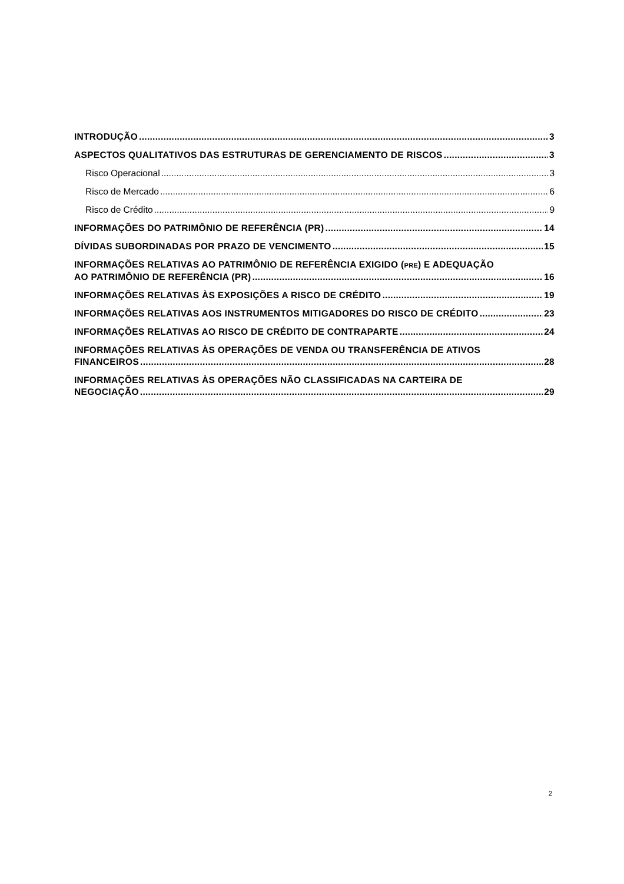INTRODUÇÃO 3
ASPECTOS QUALITATIVOS DAS ESTRUTURAS DE GERENCIAMENTO DE RISCOS 3
Risco Operacional 3
Risco de Mercado 6
Risco de Crédito 9
INFORMAÇÕES DO PATRIMÔNIO DE REFERÊNCIA (PR) 14
DÍVIDAS SUBORDINADAS POR PRAZO DE VENCIMENTO 15
INFORMAÇÕES RELATIVAS AO PATRIMÔNIO DE REFERÊNCIA EXIGIDO (PRE) E ADEQUAÇÃO
AO PATRIMÔNIO DE REFERÊNCIA (PR) 16
INFORMAÇÕES RELATIVAS ÀS EXPOSIÇÕES A RISCO DE CRÉDITO 19
INFORMAÇÕES RELATIVAS AOS INSTRUMENTOS MITIGADORES DO RISCO DE CRÉDITO 23
INFORMAÇÕES RELATIVAS AO RISCO DE CRÉDITO DE CONTRAPARTE 24
INFORMAÇÕES RELATIVAS ÀS OPERAÇÕES DE VENDA OU TRANSFERÊNCIA DE ATIVOS
FINANCEIROS 28
INFORMAÇÕES RELATIVAS ÀS OPERAÇÕES NÃO CLASSIFICADAS NA CARTEIRA DE
NEGOCIAÇÃO 29
2